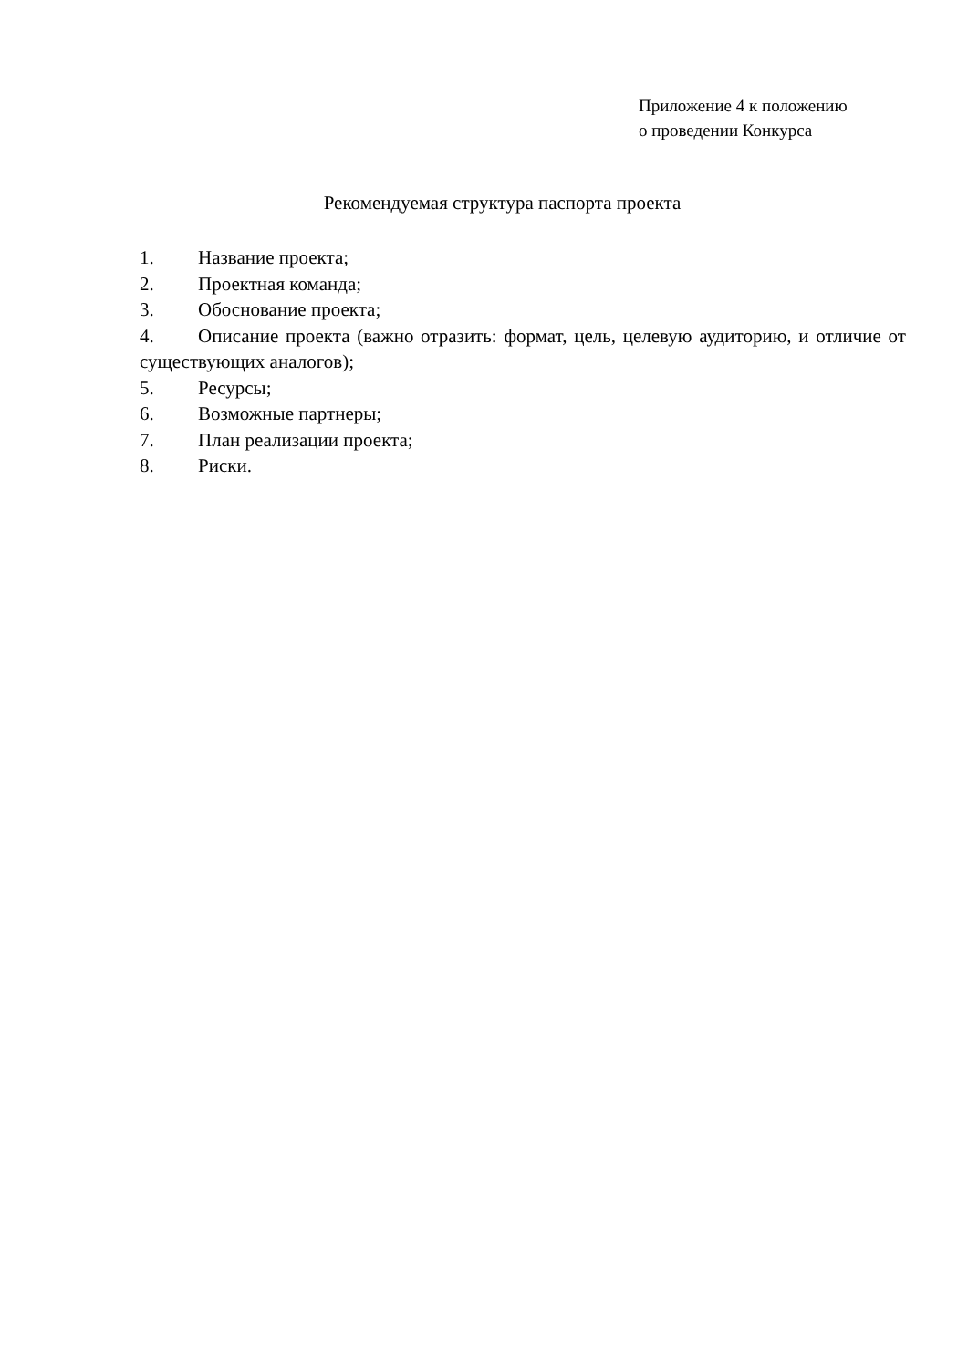Приложение 4 к положению
о проведении Конкурса
Рекомендуемая структура паспорта проекта
1. Название проекта;
2. Проектная команда;
3. Обоснование проекта;
4. Описание проекта (важно отразить: формат, цель, целевую аудиторию, и отличие от существующих аналогов);
5. Ресурсы;
6. Возможные партнеры;
7. План реализации проекта;
8. Риски.